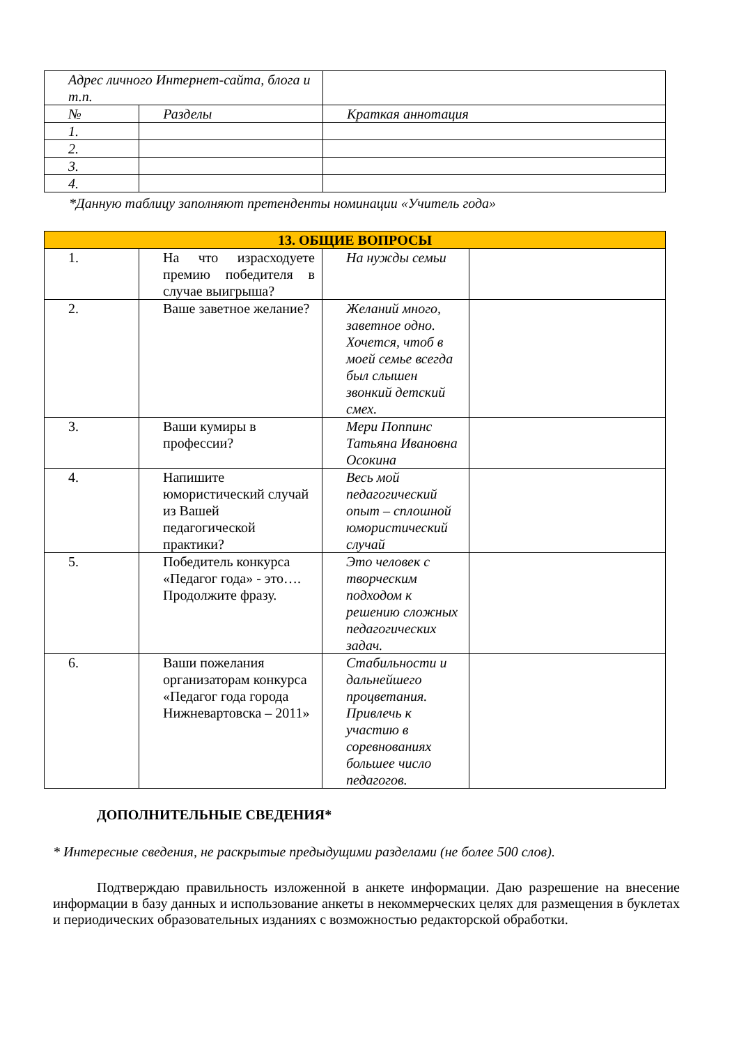| Адрес личного Интернет-сайта, блога и т.п. | | |
| № | Разделы | Краткая аннотация |
| 1. | | |
| 2. | | |
| 3. | | |
| 4. | | |
*Данную таблицу заполняют претенденты номинации «Учитель года»
| 13. ОБЩИЕ ВОПРОСЫ | | | |
| --- | --- | --- | --- |
| 1. | На что израсходуете премию победителя в случае выигрыша? | На нужды семьи | |
| 2. | Ваше заветное желание? | Желаний много, заветное одно. Хочется, чтоб в моей семье всегда был слышен звонкий детский смех. | |
| 3. | Ваши кумиры в профессии? | Мери Поппинс Татьяна Ивановна Осокина | |
| 4. | Напишите юмористический случай из Вашей педагогической практики? | Весь мой педагогический опыт – сплошной юмористический случай | |
| 5. | Победитель конкурса «Педагог года» - это…. Продолжите фразу. | Это человек с творческим подходом к решению сложных педагогических задач. | |
| 6. | Ваши пожелания организаторам конкурса «Педагог года города Нижневартовска – 2011» | Стабильности и дальнейшего процветания. Привлечь к участию в соревнованиях большее число педагогов. | |
ДОПОЛНИТЕЛЬНЫЕ СВЕДЕНИЯ*
* Интересные сведения, не раскрытые предыдущими разделами (не более 500 слов).
Подтверждаю правильность изложенной в анкете информации. Даю разрешение на внесение информации в базу данных и использование анкеты в некоммерческих целях для размещения в буклетах и периодических образовательных изданиях с возможностью редакторской обработки.